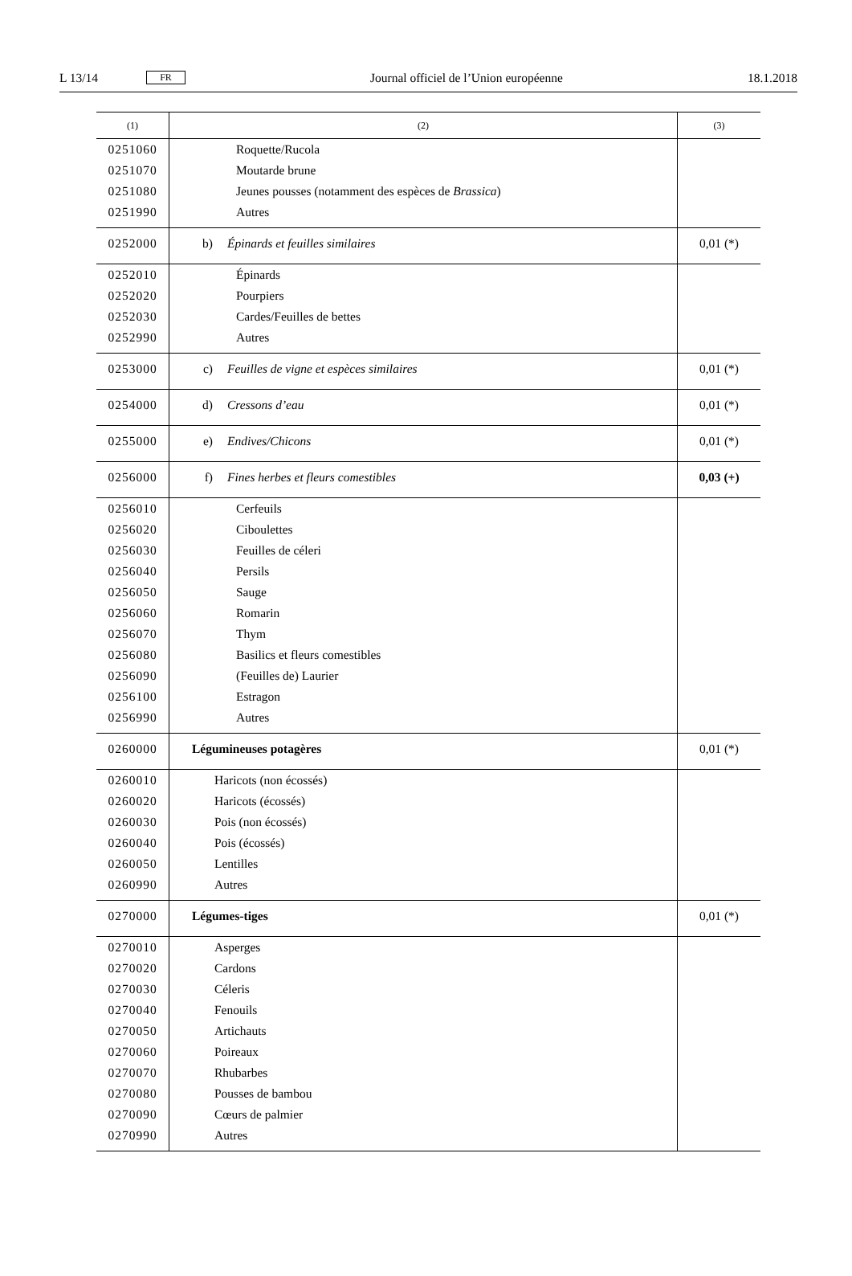L 13/14 FR Journal officiel de l’Union européenne 18.1.2018
| (1) | (2) | (3) |
| --- | --- | --- |
| 0251060 | Roquette/Rucola | |
| 0251070 | Moutarde brune | |
| 0251080 | Jeunes pousses (notamment des espèces de Brassica ) | |
| 0251990 | Autres | |
| 0252000 | b) Épinards et feuilles similaires | 0,01 (*) |
| 0252010 | Épinards | |
| 0252020 | Pourpiers | |
| 0252030 | Cardes/Feuilles de bettes | |
| 0252990 | Autres | |
| 0253000 | c) Feuilles de vigne et espèces similaires | 0,01 (*) |
| 0254000 | d) Cressons d’eau | 0,01 (*) |
| 0255000 | e) Endives/Chicons | 0,01 (*) |
| 0256000 | f) Fines herbes et fleurs comestibles | 0,03 (+) |
| 0256010 | Cerfeuils | |
| 0256020 | Ciboulettes | |
| 0256030 | Feuilles de céleri | |
| 0256040 | Persils | |
| 0256050 | Sauge | |
| 0256060 | Romarin | |
| 0256070 | Thym | |
| 0256080 | Basilics et fleurs comestibles | |
| 0256090 | (Feuilles de) Laurier | |
| 0256100 | Estragon | |
| 0256990 | Autres | |
| 0260000 | Légumineuses potagères | 0,01 (*) |
| 0260010 | Haricots (non écossés) | |
| 0260020 | Haricots (écossés) | |
| 0260030 | Pois (non écossés) | |
| 0260040 | Pois (écossés) | |
| 0260050 | Lentilles | |
| 0260990 | Autres | |
| 0270000 | Légumes-tiges | 0,01 (*) |
| 0270010 | Asperges | |
| 0270020 | Cardons | |
| 0270030 | Céleris | |
| 0270040 | Fenouils | |
| 0270050 | Artichauts | |
| 0270060 | Poireaux | |
| 0270070 | Rhubarbes | |
| 0270080 | Pousses de bambou | |
| 0270090 | Cœurs de palmier | |
| 0270990 | Autres | |